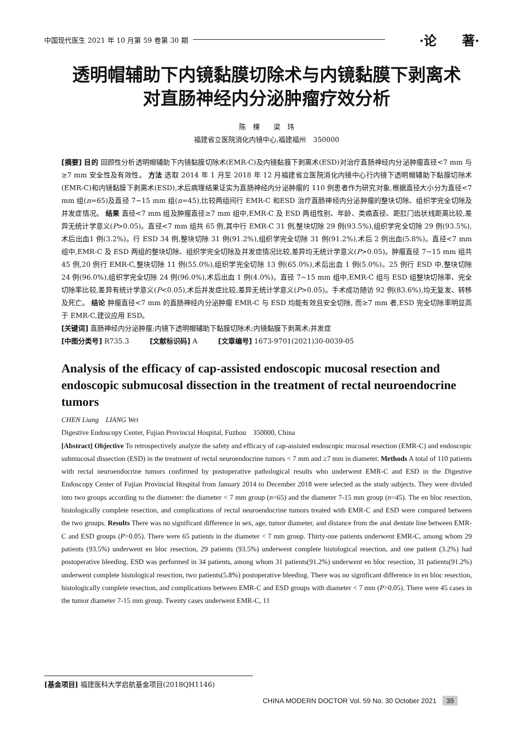中国现代医生 2021 年 10 月第 59 卷第 30 期 ·论　　著·
透明帽辅助下内镜黏膜切除术与内镜黏膜下剥离术
对直肠神经内分泌肿瘤疗效分析
陈　棵　　梁　玮
福建省立医院消化内镜中心,福建福州　350000
[摘要] 目的 回顾性分析透明帽辅助下内镜黏膜切除术(EMR-C)及内镜黏膜下剥离术(ESD)对治疗直肠神经内分泌肿瘤直径<7 mm 与≥7 mm 安全性及有效性。 方法 选取 2014 年 1 月至 2018 年 12 月福建省立医院消化内镜中心行内镜下透明帽辅助下黏膜切除术(EMR-C)和内镜黏膜下剥离术(ESD),术后病理结果证实为直肠神经内分泌肿瘤的 110 例患者作为研究对象,根据直径大小分为直径<7 mm 组(n=65)及直径 7~15 mm 组(n=45),比较两组间行 EMR-C 和ESD 治疗直肠神经内分泌肿瘤的整块切除、组织学完全切除及并发症情况。 结果 直径<7 mm 组及肿瘤直径≥7 mm 组中,EMR-C 及 ESD 两组性别、年龄、类癌直径、距肛门齿状线距离比较,差异无统计学意义(P>0.05)。直径<7 mm 组共 65 例,其中行 EMR-C 31 例,整块切除 29 例(93.5%),组织学完全切除 29 例(93.5%),术后出血1 例(3.2%)。行 ESD 34 例,整块切除 31 例(91.2%),组织学完全切除 31 例(91.2%),术后 2 例出血(5.8%)。直径<7 mm 组中,EMR-C 及 ESD 两组的整块切除、组织学完全切除及并发症情况比较,差异均无统计学意义(P>0.05)。肿瘤直径 7~15 mm 组共 45 例,20 例行 EMR-C,整块切除 11 例(55.0%),组织学完全切除 13 例(65.0%),术后出血 1 例(5.0%)。25 例行 ESD 中,整块切除 24 例(96.0%),组织学完全切除 24 例(96.0%),术后出血 1 例(4.0%)。直径 7~15 mm 组中,EMR-C 组与 ESD 组整块切除率、完全切除率比较,差异有统计学意义(P<0.05),术后并发症比较,差异无统计学意义(P>0.05)。手术成功随访 92 例(83.6%),均无复发、转移及死亡。 结论 肿瘤直径<7 mm 的直肠神经内分泌肿瘤 EMR-C 与 ESD 均能有效且安全切除, 而≥7 mm 者,ESD 完全切除率明显高于 EMR-C,建议应用 ESD。
[关键词] 直肠神经内分泌肿瘤;内镜下透明帽辅助下黏膜切除术;内镜黏膜下剥离术;并发症
[中图分类号] R735.3　　　[文献标识码] A　　　[文章编号] 1673-9701(2021)30-0039-05
Analysis of the efficacy of cap-assisted endoscopic mucosal resection and endoscopic submucosal dissection in the treatment of rectal neuroendocrine tumors
CHEN Liang　LIANG Wei
Digestive Endoscopy Center, Fujian Provincial Hospital, Fuzhou　350000, China
[Abstract] Objective To retrospectively analyze the safety and efficacy of cap-assisted endoscopic mucosal resection (EMR-C) and endoscopic submucosal dissection (ESD) in the treatment of rectal neuroendocrine tumors < 7 mm and ≥7 mm in diameter. Methods A total of 110 patients with rectal neuroendocrine tumors confirmed by postoperative pathological results who underwent EMR-C and ESD in the Digestive Endoscopy Center of Fujian Provincial Hospital from January 2014 to December 2018 were selected as the study subjects. They were divided into two groups according to the diameter: the diameter < 7 mm group (n=65) and the diameter 7-15 mm group (n=45). The en bloc resection, histologically complete resection, and complications of rectal neuroendocrine tumors treated with EMR-C and ESD were compared between the two groups. Results There was no significant difference in sex, age, tumor diameter, and distance from the anal dentate line between EMR-C and ESD groups (P>0.05). There were 65 patients in the diameter < 7 mm group. Thirty-one patients underwent EMR-C, among whom 29 patients (93.5%) underwent en bloc resection, 29 patients (93.5%) underwent complete histological resection, and one patient (3.2%) had postoperative bleeding. ESD was performed in 34 patients, among whom 31 patients(91.2%) underwent en bloc resection, 31 patients(91.2%) underwent complete histological resection, two patients(5.8%) postoperative bleeding. There was no significant difference in en bloc resection, histologically complete resection, and complications between EMR-C and ESD groups with diameter < 7 mm (P>0.05). There were 45 cases in the tumor diameter 7-15 mm group. Twenty cases underwent EMR-C, 11
[基金项目] 福建医科大学启航基金项目(2018QH1146)
CHINA MODERN DOCTOR Vol. 59 No. 30 October 2021 39